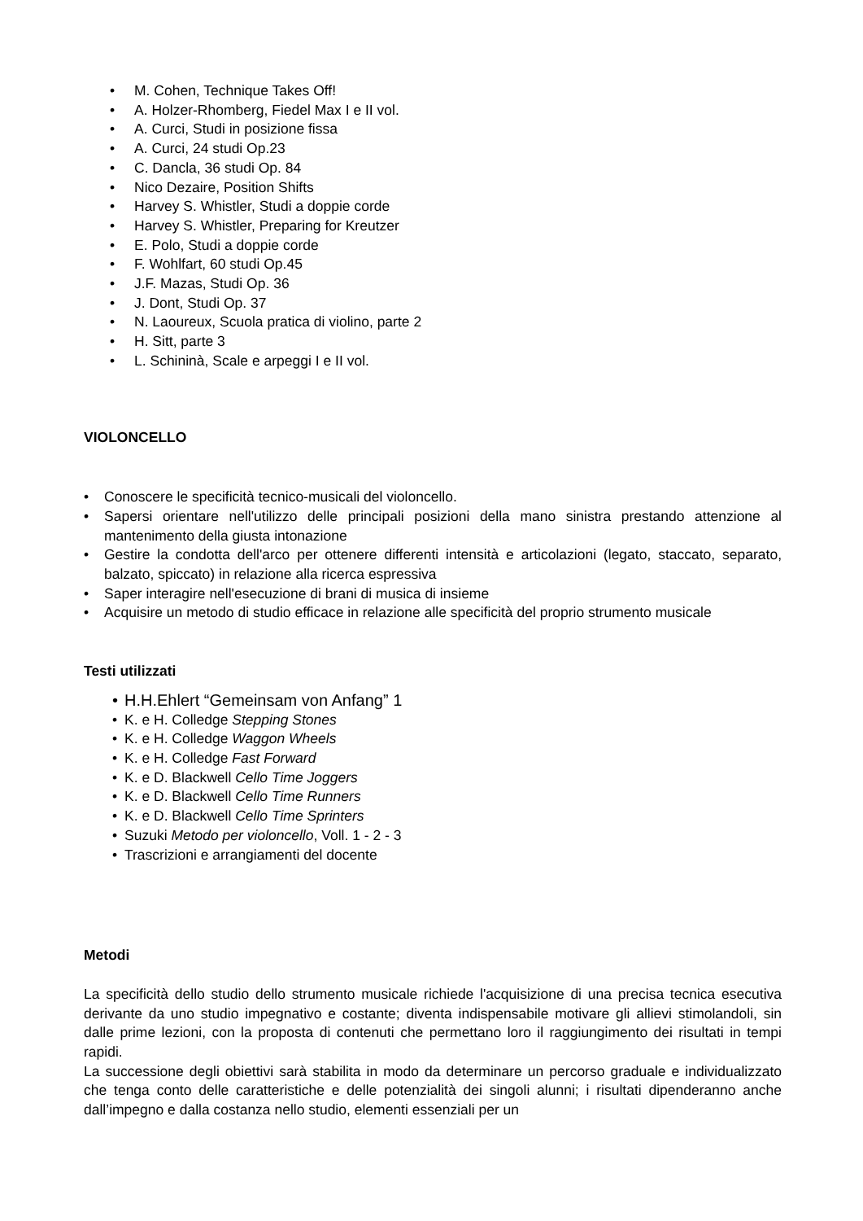• M. Cohen, Technique Takes Off!
• A. Holzer-Rhomberg, Fiedel Max I e II vol.
• A. Curci, Studi in posizione fissa
• A. Curci, 24 studi Op.23
• C. Dancla, 36 studi Op. 84
• Nico Dezaire, Position Shifts
• Harvey S. Whistler, Studi a doppie corde
• Harvey S. Whistler, Preparing for Kreutzer
• E. Polo, Studi a doppie corde
• F. Wohlfart, 60 studi Op.45
• J.F. Mazas, Studi Op. 36
• J. Dont, Studi Op. 37
• N. Laoureux, Scuola pratica di violino, parte 2
• H. Sitt, parte 3
• L. Schininà, Scale e arpeggi I e II vol.
VIOLONCELLO
• Conoscere le specificità tecnico-musicali del violoncello.
• Sapersi orientare nell'utilizzo delle principali posizioni della mano sinistra prestando attenzione al mantenimento della giusta intonazione
• Gestire la condotta dell'arco per ottenere differenti intensità e articolazioni (legato, staccato, separato, balzato, spiccato) in relazione alla ricerca espressiva
• Saper interagire nell'esecuzione di brani di musica di insieme
• Acquisire un metodo di studio efficace in relazione alle specificità del proprio strumento musicale
Testi utilizzati
• H.H.Ehlert “Gemeinsam von Anfang” 1
• K. e H. Colledge Stepping Stones
• K. e H. Colledge Waggon Wheels
• K. e H. Colledge Fast Forward
• K. e D. Blackwell Cello Time Joggers
• K. e D. Blackwell Cello Time Runners
• K. e D. Blackwell Cello Time Sprinters
• Suzuki Metodo per violoncello, Voll. 1 - 2 - 3
• Trascrizioni e arrangiamenti del docente
Metodi
La specificità dello studio dello strumento musicale richiede l'acquisizione di una precisa tecnica esecutiva derivante da uno studio impegnativo e costante; diventa indispensabile motivare gli allievi stimolandoli, sin dalle prime lezioni, con la proposta di contenuti che permettano loro il raggiungimento dei risultati in tempi rapidi.
La successione degli obiettivi sarà stabilita in modo da determinare un percorso graduale e individualizzato che tenga conto delle caratteristiche e delle potenzialità dei singoli alunni; i risultati dipenderanno anche dall’impegno e dalla costanza nello studio, elementi essenziali per un